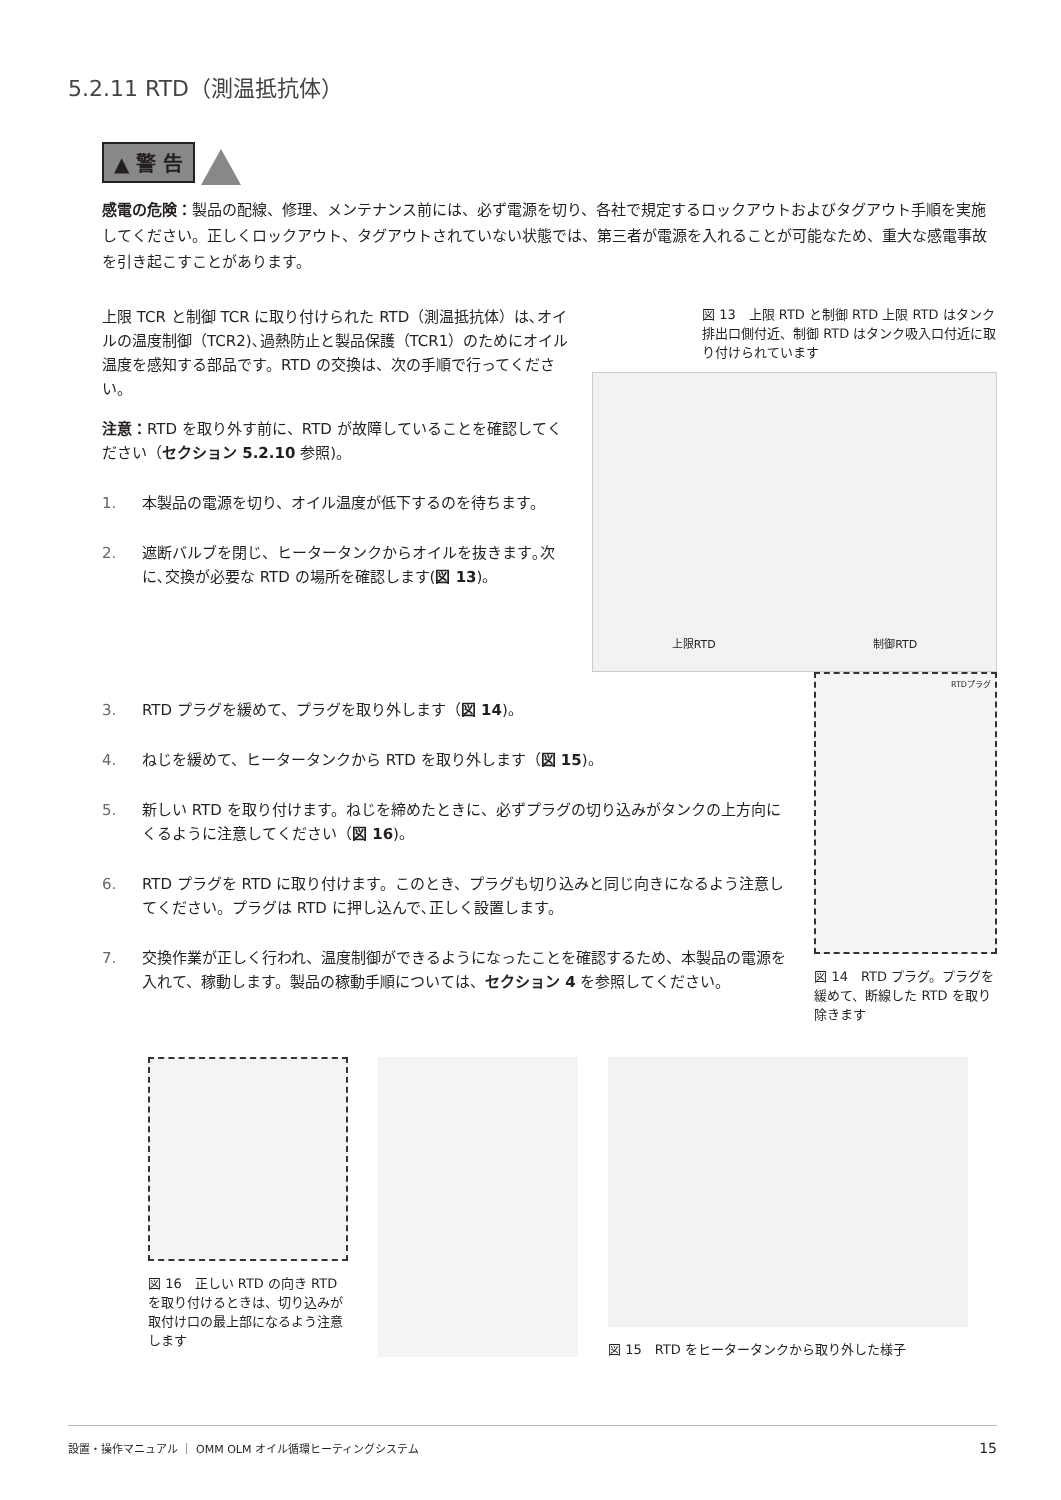5.2.11 RTD（測温抵抗体）
▲ 警 告
感電の危険：製品の配線、修理、メンテナンス前には、必ず電源を切り、各社で規定するロックアウトおよびタグアウト手順を実施してください。正しくロックアウト、タグアウトされていない状態では、第三者が電源を入れることが可能なため、重大な感電事故を引き起こすことがあります。
上限 TCR と制御 TCR に取り付けられた RTD（測温抵抗体）は､オイルの温度制御（TCR2)､過熱防止と製品保護（TCR1）のためにオイル温度を感知する部品です。RTD の交換は、次の手順で行ってください。
注意：RTD を取り外す前に、RTD が故障していることを確認してください（セクション 5.2.10 参照)。
1. 本製品の電源を切り、オイル温度が低下するのを待ちます。
2. 遮断バルブを閉じ、ヒータータンクからオイルを抜きます｡次に､交換が必要な RTD の場所を確認します(図 13)。
図 13　上限 RTD と制御 RTD 上限 RTD はタンク排出口側付近、制御 RTD はタンク吸入口付近に取り付けられています
上限RTD 制御RTD
3. RTD プラグを緩めて、プラグを取り外します（図 14)。
4. ねじを緩めて、ヒータータンクから RTD を取り外します（図 15)。
5. 新しい RTD を取り付けます。ねじを締めたときに、必ずプラグの切り込みがタンクの上方向にくるように注意してください（図 16)。
6. RTD プラグを RTD に取り付けます。このとき、プラグも切り込みと同じ向きになるよう注意してください。プラグは RTD に押し込んで､正しく設置します。
7. 交換作業が正しく行われ、温度制御ができるようになったことを確認するため、本製品の電源を入れて、稼動します。製品の稼動手順については、セクション 4 を参照してください。
RTDプラグ
図 14　RTD プラグ。プラグを緩めて、断線した RTD を取り除きます
図 16　正しい RTD の向き RTD を取り付けるときは、切り込みが取付け口の最上部になるよう注意します
図 15　RTD をヒータータンクから取り外した様子
設置・操作マニュアル ｜ OMM OLM オイル循環ヒーティングシステム 15